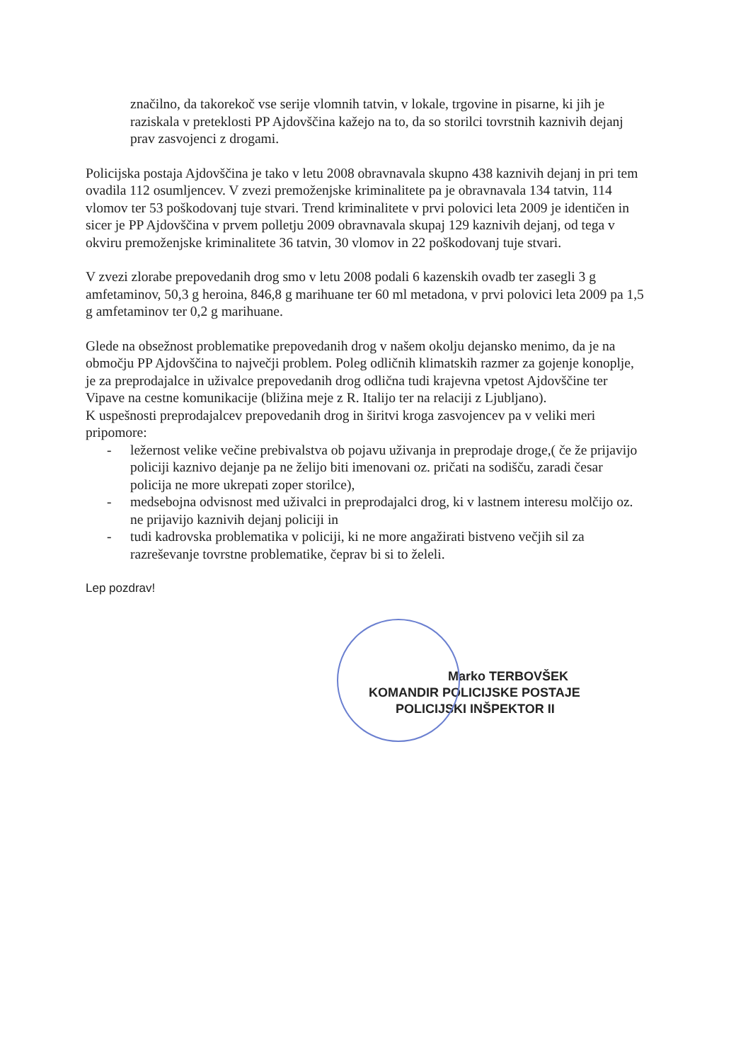značilno, da takorekoč vse serije vlomnih tatvin, v lokale, trgovine in pisarne, ki jih je raziskala v preteklosti PP Ajdovščina kažejo na to, da so storilci tovrstnih kaznivih dejanj prav zasvojenci z drogami.
Policijska postaja Ajdovščina je tako v letu 2008 obravnavala skupno 438 kaznivih dejanj in pri tem ovadila 112 osumljencev. V zvezi premoženjske kriminalitete pa je obravnavala 134 tatvin, 114 vlomov ter 53 poškodovanj tuje stvari. Trend kriminalitete v prvi polovici leta 2009 je identičen in sicer je PP Ajdovščina v prvem polletju 2009 obravnavala skupaj 129 kaznivih dejanj, od tega v okviru premoženjske kriminalitete 36 tatvin, 30 vlomov in 22 poškodovanj tuje stvari.
V zvezi zlorabe prepovedanih drog smo v letu 2008 podali 6 kazenskih ovadb ter zasegli 3 g amfetaminov, 50,3 g heroina, 846,8 g marihuane ter 60 ml metadona, v prvi polovici leta 2009 pa 1,5 g amfetaminov ter 0,2 g marihuane.
Glede na obsežnost problematike prepovedanih drog v našem okolju dejansko menimo, da je na območju PP Ajdovščina to največji problem. Poleg odličnih klimatskih razmer za gojenje konoplje, je za preprodajalce in uživalce prepovedanih drog odlična tudi krajevna vpetost Ajdovščine ter Vipave na cestne komunikacije (bližina meje z R. Italijo ter na relaciji z Ljubljano).
K uspešnosti preprodajalcev prepovedanih drog in širitvi kroga zasvojencev pa v veliki meri pripomore:
- ležernost velike večine prebivalstva ob pojavu uživanja in preprodaje droge,( če že prijavijo policiji kaznivo dejanje pa ne želijo biti imenovani oz. pričati na sodišču, zaradi česar policija ne more ukrepati zoper storilce),
- medsebojna odvisnost med uživalci in preprodajalci drog, ki v lastnem interesu molčijo oz. ne prijavijo kaznivih dejanj policiji in
- tudi kadrovska problematika v policiji, ki ne more angažirati bistveno večjih sil za razreševanje tovrstne problematike, čeprav bi si to želeli.
Lep pozdrav!
Marko TERBOVŠEK
KOMANDIR POLICIJSKE POSTAJE
POLICIJSKI INŠPEKTOR II